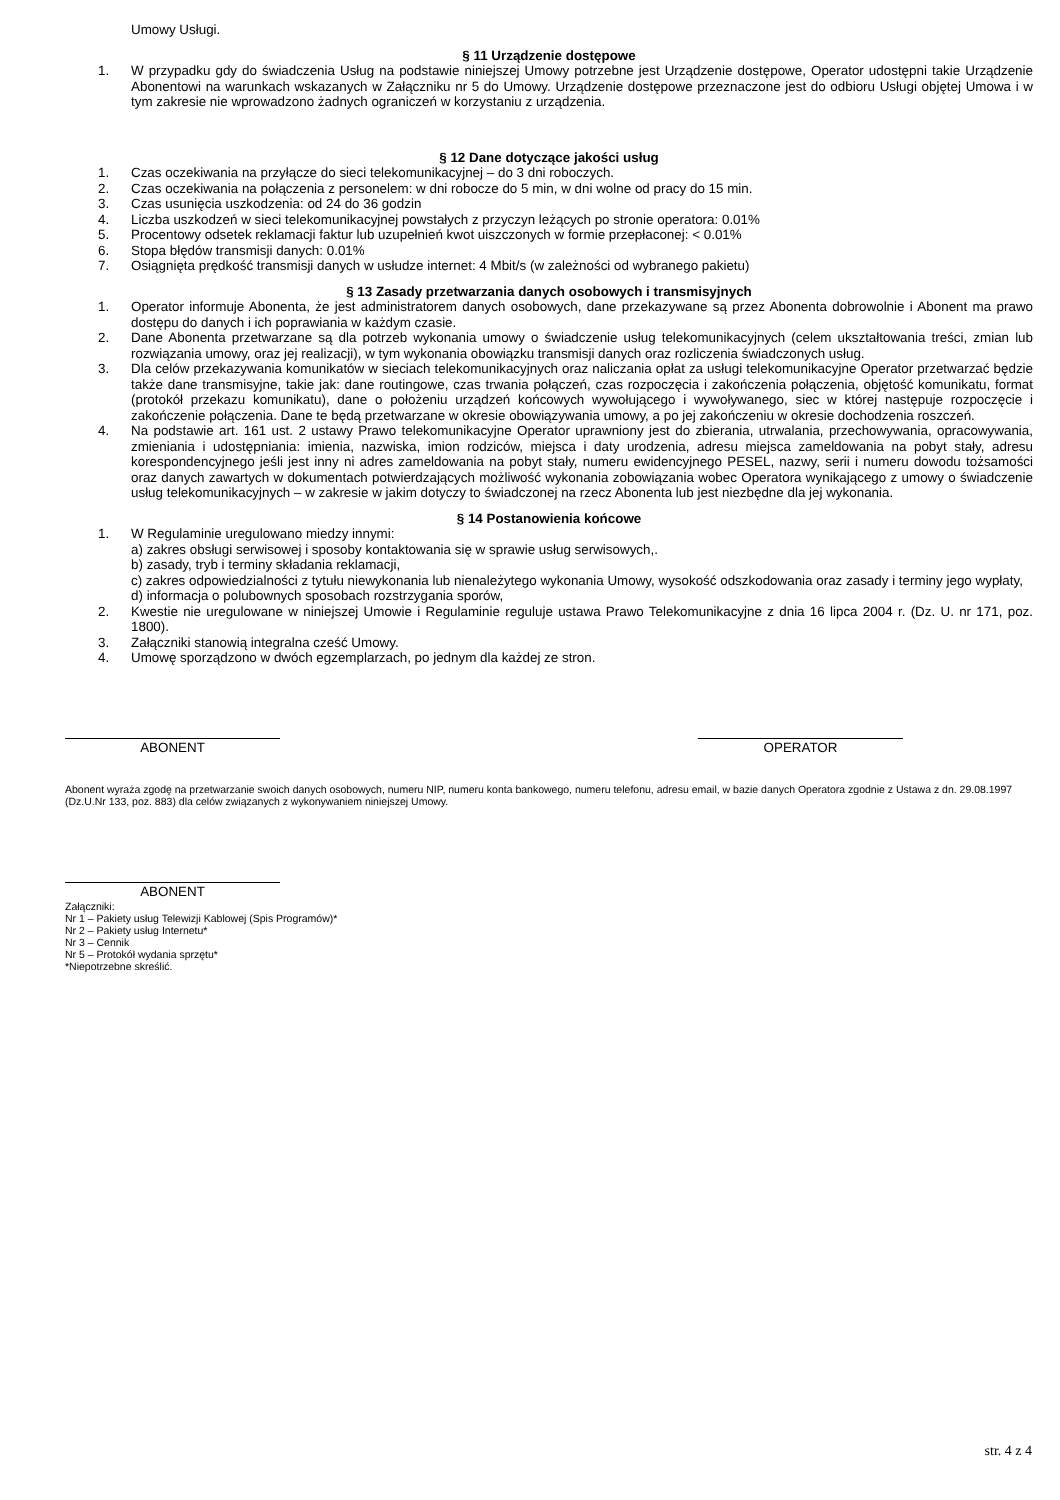Umowy Usługi.
§ 11 Urządzenie dostępowe
1. W przypadku gdy do świadczenia Usług na podstawie niniejszej Umowy potrzebne jest Urządzenie dostępowe, Operator udostępni takie Urządzenie Abonentowi na warunkach wskazanych w Załączniku nr 5 do Umowy. Urządzenie dostępowe przeznaczone jest do odbioru Usługi objętej Umowa i w tym zakresie nie wprowadzono żadnych ograniczeń w korzystaniu z urządzenia.
§ 12 Dane dotyczące jakości usług
1. Czas oczekiwania na przyłącze do sieci telekomunikacyjnej – do 3 dni roboczych.
2. Czas oczekiwania na połączenia z personelem: w dni robocze do 5 min, w dni wolne od pracy do 15 min.
3. Czas usunięcia uszkodzenia: od 24 do 36 godzin
4. Liczba uszkodzeń w sieci telekomunikacyjnej powstałych z przyczyn leżących po stronie operatora: 0.01%
5. Procentowy odsetek reklamacji faktur lub uzupełnień kwot uiszczonych w formie przepłaconej: < 0.01%
6. Stopa błędów transmisji danych: 0.01%
7. Osiągnięta prędkość transmisji danych w usłudze internet: 4 Mbit/s (w zależności od wybranego pakietu)
§ 13 Zasady przetwarzania danych osobowych i transmisyjnych
1. Operator informuje Abonenta, że jest administratorem danych osobowych, dane przekazywane są przez Abonenta dobrowolnie i Abonent ma prawo dostępu do danych i ich poprawiania w każdym czasie.
2. Dane Abonenta przetwarzane są dla potrzeb wykonania umowy o świadczenie usług telekomunikacyjnych (celem ukształtowania treści, zmian lub rozwiązania umowy, oraz jej realizacji), w tym wykonania obowiązku transmisji danych oraz rozliczenia świadczonych usług.
3. Dla celów przekazywania komunikatów w sieciach telekomunikacyjnych oraz naliczania opłat za usługi telekomunikacyjne Operator przetwarzać będzie także dane transmisyjne, takie jak: dane routingowe, czas trwania połączeń, czas rozpoczęcia i zakończenia połączenia, objętość komunikatu, format (protokół przekazu komunikatu), dane o położeniu urządzeń końcowych wywołującego i wywoływanego, siec w której następuje rozpoczęcie i zakończenie połączenia. Dane te będą przetwarzane w okresie obowiązywania umowy, a po jej zakończeniu w okresie dochodzenia roszczeń.
4. Na podstawie art. 161 ust. 2 ustawy Prawo telekomunikacyjne Operator uprawniony jest do zbierania, utrwalania, przechowywania, opracowywania, zmieniania i udostępniania: imienia, nazwiska, imion rodziców, miejsca i daty urodzenia, adresu miejsca zameldowania na pobyt stały, adresu korespondencyjnego jeśli jest inny ni adres zameldowania na pobyt stały, numeru ewidencyjnego PESEL, nazwy, serii i numeru dowodu tożsamości oraz danych zawartych w dokumentach potwierdzających możliwość wykonania zobowiązania wobec Operatora wynikającego z umowy o świadczenie usług telekomunikacyjnych – w zakresie w jakim dotyczy to świadczonej na rzecz Abonenta lub jest niezbędne dla jej wykonania.
§ 14 Postanowienia końcowe
1. W Regulaminie uregulowano miedzy innymi:
a) zakres obsługi serwisowej i sposoby kontaktowania się w sprawie usług serwisowych,.
b) zasady, tryb i terminy składania reklamacji,
c) zakres odpowiedzialności z tytułu niewykonania lub nienależytego wykonania Umowy, wysokość odszkodowania oraz zasady i terminy jego wypłaty,
d) informacja o polubownych sposobach rozstrzygania sporów,
2. Kwestie nie uregulowane w niniejszej Umowie i Regulaminie reguluje ustawa Prawo Telekomunikacyjne z dnia 16 lipca 2004 r. (Dz. U. nr 171, poz. 1800).
3. Załączniki stanowią integralna cześć Umowy.
4. Umowę sporządzono w dwóch egzemplarzach, po jednym dla każdej ze stron.
ABONENT OPERATOR
Abonent wyraża zgodę na przetwarzanie swoich danych osobowych, numeru NIP, numeru konta bankowego, numeru telefonu, adresu email, w bazie danych Operatora zgodnie z Ustawa z dn. 29.08.1997 (Dz.U.Nr 133, poz. 883) dla celów związanych z wykonywaniem niniejszej Umowy.
ABONENT
Załączniki:
Nr 1 – Pakiety usług Telewizji Kablowej (Spis Programów)*
Nr 2 – Pakiety usług Internetu*
Nr 3 – Cennik
Nr 5 – Protokół wydania sprzętu*
*Niepotrzebne skreślić.
str. 4 z 4